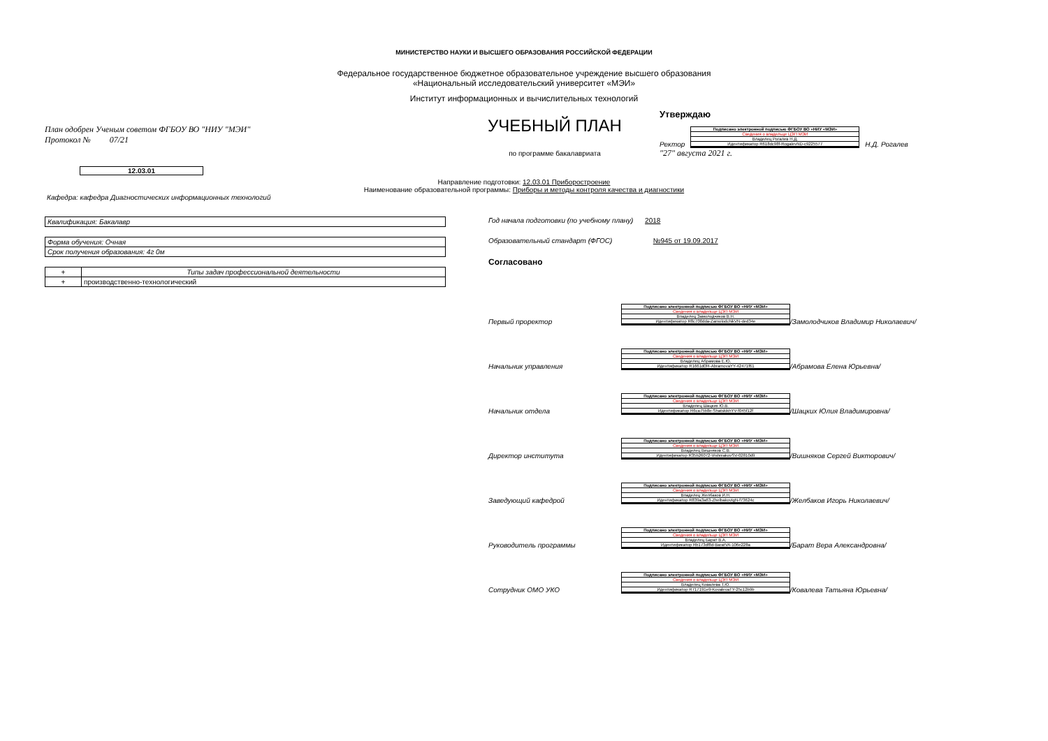МИНИСТЕРСТВО НАУКИ И ВЫСШЕГО ОБРАЗОВАНИЯ РОССИЙСКОЙ ФЕДЕРАЦИИ
Федеральное государственное бюджетное образовательное учреждение высшего образования
«Национальный исследовательский университет «МЭИ»
Институт информационных и вычислительных технологий
План одобрен Ученым советом ФГБОУ ВО "НИУ "МЭИ"
Протокол № 07/21
12.03.01
УЧЕБНЫЙ ПЛАН
по программе бакалавриата
Утверждаю
Ректор
Подписано электронной подписью ФГБОУ ВО «НИУ «МЭИ»
Сведения о владельце ЦЭП МЭИ
Владелец Рогалев Н.Д.
Идентификатор R618dc98f-RogalevND-c9225577
Н.Д. Рогалев
"27" августа 2021 г.
Направление подготовки: 12.03.01 Приборостроение
Наименование образовательной программы: Приборы и методы контроля качества и диагностики
Кафедра: кафедра Диагностических информационных технологий
| Квалификация: Бакалавр |
| Форма обучения: Очная |
| Срок получения образования: 4г 0м |
| + | Типы задач профессиональной деятельности |
| + | производственно-технологический |
Год начала подготовки (по учебному плану) 2018
Образовательный стандарт (ФГОС) №945 от 19.09.2017
Согласовано
Первый проректор
Подписано электронной подписью ФГБОУ ВО «НИУ «МЭИ»
Сведения о владельце ЦЭП МЭИ
Владелец Замолодчиков В.Н.
Идентификатор R8c700dda-ZamolodchikVN-ded34e
/Замолодчиков Владимир Николаевич/
Начальник управления
Подписано электронной подписью ФГБОУ ВО «НИУ «МЭИ»
Сведения о владельце ЦЭП МЭИ
Владелец Абрамова Е.Ю.
Идентификатор R1661d0f4-AbramovaYY-42471f61
/Абрамова Елена Юрьевна/
Начальник отдела
Подписано электронной подписью ФГБОУ ВО «НИУ «МЭИ»
Сведения о владельце ЦЭП МЭИ
Владелец Шацких Ю.В.
Идентификатор R6ca75b8e-ShatskikhYV-f045f12f
/Шацких Юлия Владимировна/
Директор института
Подписано электронной подписью ФГБОУ ВО «НИУ «МЭИ»
Сведения о владельце ЦЭП МЭИ
Владелец Вишняков С.В.
Идентификатор R35b26072-VishniakovSV-02810d9
/Вишняков Сергей Викторович/
Заведующий кафедрой
Подписано электронной подписью ФГБОУ ВО «НИУ «МЭИ»
Сведения о владельце ЦЭП МЭИ
Владелец Желбаков И.Н.
Идентификатор R839a3a63-ZhelbakovIgN-f73624c
/Желбаков Игорь Николаевич/
Руководитель программы
Подписано электронной подписью ФГБОУ ВО «НИУ «МЭИ»
Сведения о владельце ЦЭП МЭИ
Владелец Барат В.А.
Идентификатор Rb173df8d-BaratVA-106e228a
/Барат Вера Александровна/
Сотрудник ОМО УКО
Подписано электронной подписью ФГБОУ ВО «НИУ «МЭИ»
Сведения о владельце ЦЭП МЭИ
Владелец Ковалева Т.Ю.
Идентификатор R717191e9-KovalevaTY-25c12b9b
/Ковалева Татьяна Юрьевна/